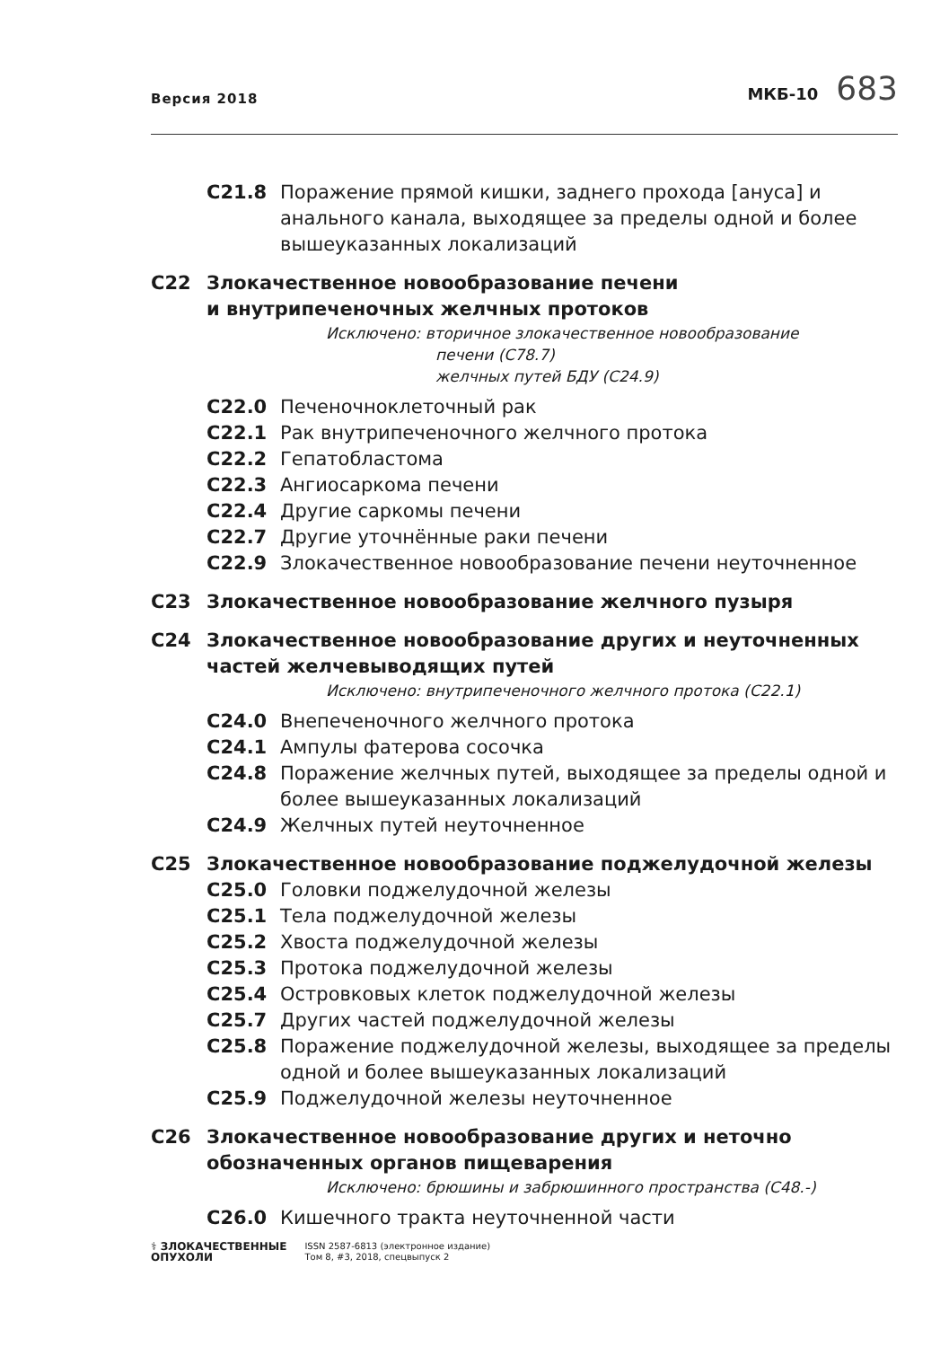Версия 2018
МКБ-10 683
C21.8 Поражение прямой кишки, заднего прохода [ануса] и анального канала, выходящее за пределы одной и более вышеуказанных локализаций
C22 Злокачественное новообразование печени
и внутрипеченочных желчных протоков
Исключено: вторичное злокачественное новообразование
печени (C78.7)
желчных путей БДУ (C24.9)
C22.0 Печеночноклеточный рак
C22.1 Рак внутрипеченочного желчного протока
C22.2 Гепатобластома
C22.3 Ангиосаркома печени
C22.4 Другие саркомы печени
C22.7 Другие уточнённые раки печени
C22.9 Злокачественное новообразование печени неуточненное
C23 Злокачественное новообразование желчного пузыря
C24 Злокачественное новообразование других и неуточненных частей желчевыводящих путей
Исключено: внутрипеченочного желчного протока (C22.1)
C24.0 Внепеченочного желчного протока
C24.1 Ампулы фатерова сосочка
C24.8 Поражение желчных путей, выходящее за пределы одной и более вышеуказанных локализаций
C24.9 Желчных путей неуточненное
C25 Злокачественное новообразование поджелудочной железы
C25.0 Головки поджелудочной железы
C25.1 Тела поджелудочной железы
C25.2 Хвоста поджелудочной железы
C25.3 Протока поджелудочной железы
C25.4 Островковых клеток поджелудочной железы
C25.7 Других частей поджелудочной железы
C25.8 Поражение поджелудочной железы, выходящее за пределы одной и более вышеуказанных локализаций
C25.9 Поджелудочной железы неуточненное
C26 Злокачественное новообразование других и неточно обозначенных органов пищеварения
Исключено: брюшины и забрюшинного пространства (C48.-)
C26.0 Кишечного тракта неуточненной части
⚕ ЗЛОКАЧЕСТВЕННЫЕ
ОПУХОЛИ
ISSN 2587-6813 (электронное издание)
Том 8, #3, 2018, спецвыпуск 2